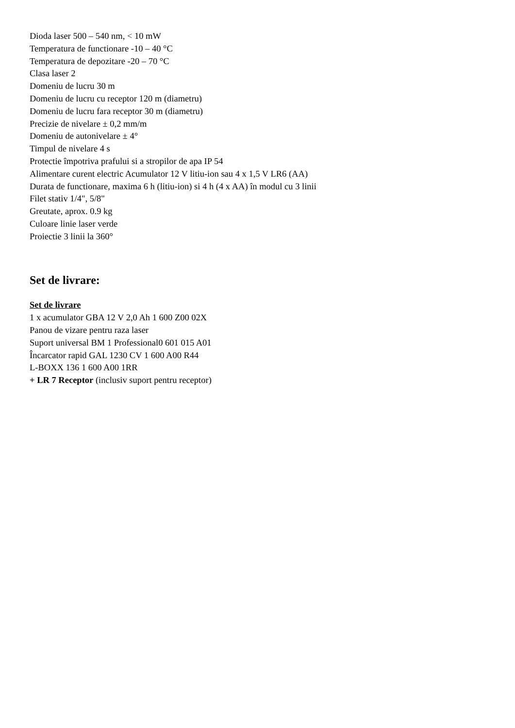Dioda laser 500 – 540 nm, < 10 mW
Temperatura de functionare -10 – 40 °C
Temperatura de depozitare -20 – 70 °C
Clasa laser 2
Domeniu de lucru 30 m
Domeniu de lucru cu receptor 120 m (diametru)
Domeniu de lucru fara receptor 30 m (diametru)
Precizie de nivelare ± 0,2 mm/m
Domeniu de autonivelare ± 4°
Timpul de nivelare 4 s
Protectie împotriva prafului si a stropilor de apa IP 54
Alimentare curent electric Acumulator 12 V litiu-ion sau 4 x 1,5 V LR6 (AA)
Durata de functionare, maxima 6 h (litiu-ion) si 4 h (4 x AA) în modul cu 3 linii
Filet stativ 1/4", 5/8"
Greutate, aprox. 0.9 kg
Culoare linie laser verde
Proiectie 3 linii la 360°
Set de livrare:
Set de livrare
1 x acumulator GBA 12 V 2,0 Ah 1 600 Z00 02X
Panou de vizare pentru raza laser
Suport universal BM 1 Professional0 601 015 A01
Încarcator rapid GAL 1230 CV 1 600 A00 R44
L-BOXX 136 1 600 A00 1RR
+ LR 7 Receptor (inclusiv suport pentru receptor)